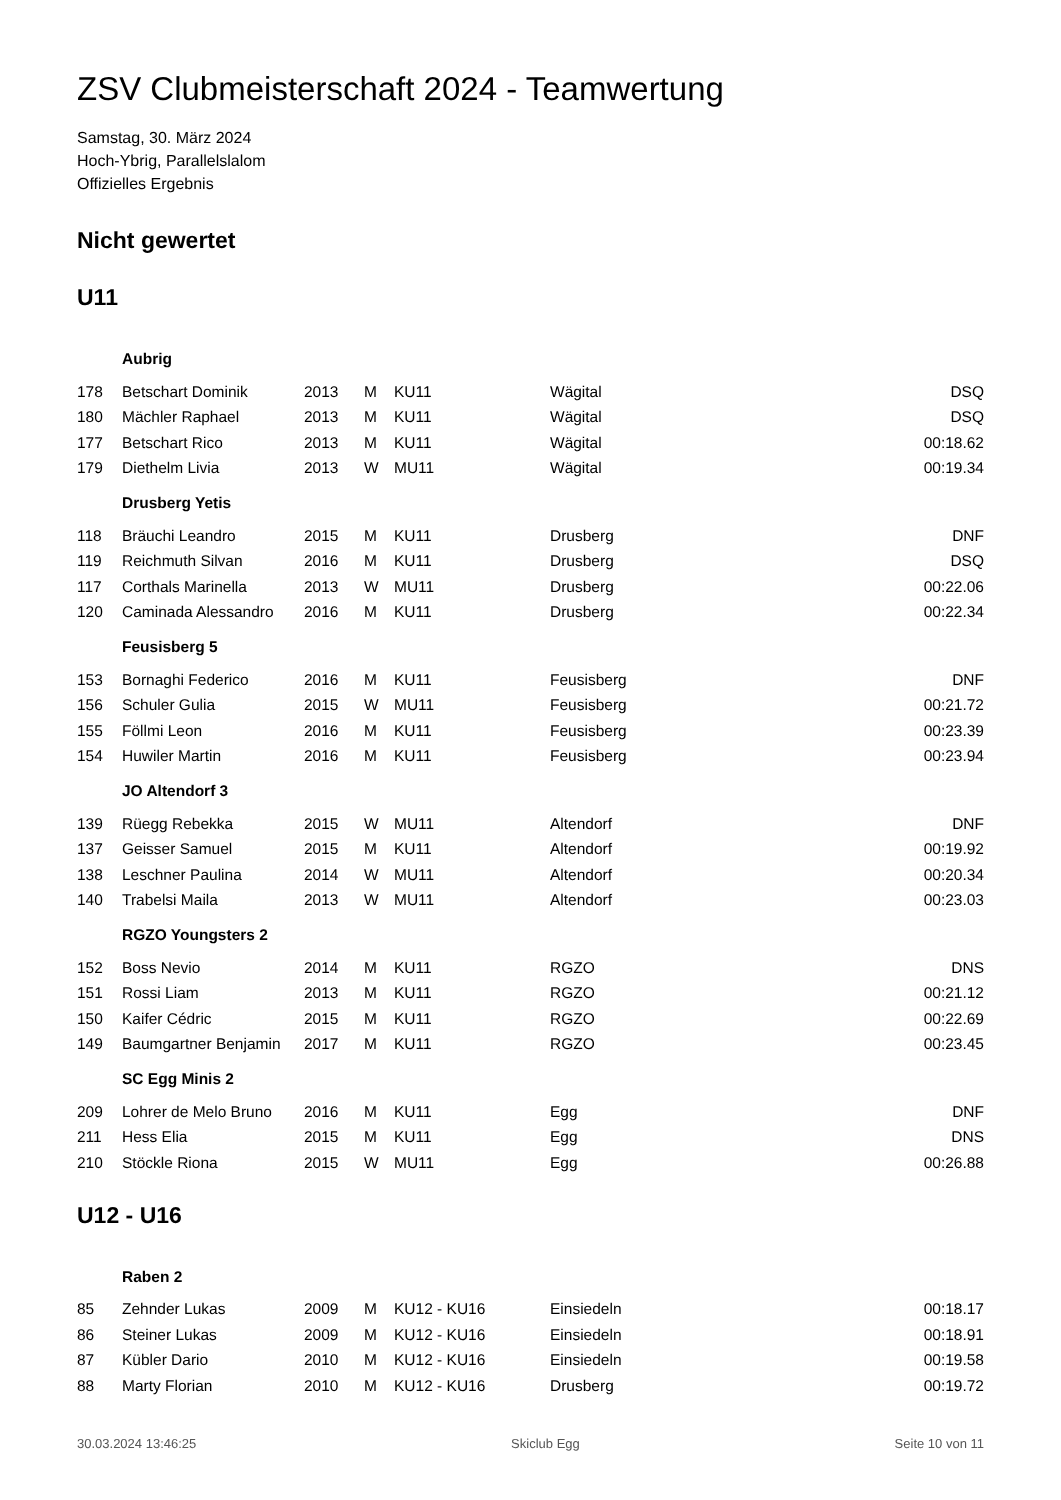ZSV Clubmeisterschaft 2024 - Teamwertung
Samstag, 30. März 2024
Hoch-Ybrig, Parallelslalom
Offizielles Ergebnis
Nicht gewertet
U11
| | Aubrig | | | | | |
| 178 | Betschart Dominik | 2013 | M | KU11 | Wägital | DSQ |
| 180 | Mächler Raphael | 2013 | M | KU11 | Wägital | DSQ |
| 177 | Betschart Rico | 2013 | M | KU11 | Wägital | 00:18.62 |
| 179 | Diethelm Livia | 2013 | W | MU11 | Wägital | 00:19.34 |
| | Drusberg Yetis | | | | | |
| 118 | Bräuchi Leandro | 2015 | M | KU11 | Drusberg | DNF |
| 119 | Reichmuth Silvan | 2016 | M | KU11 | Drusberg | DSQ |
| 117 | Corthals Marinella | 2013 | W | MU11 | Drusberg | 00:22.06 |
| 120 | Caminada Alessandro | 2016 | M | KU11 | Drusberg | 00:22.34 |
| | Feusisberg 5 | | | | | |
| 153 | Bornaghi Federico | 2016 | M | KU11 | Feusisberg | DNF |
| 156 | Schuler Gulia | 2015 | W | MU11 | Feusisberg | 00:21.72 |
| 155 | Föllmi Leon | 2016 | M | KU11 | Feusisberg | 00:23.39 |
| 154 | Huwiler Martin | 2016 | M | KU11 | Feusisberg | 00:23.94 |
| | JO Altendorf 3 | | | | | |
| 139 | Rüegg Rebekka | 2015 | W | MU11 | Altendorf | DNF |
| 137 | Geisser Samuel | 2015 | M | KU11 | Altendorf | 00:19.92 |
| 138 | Leschner Paulina | 2014 | W | MU11 | Altendorf | 00:20.34 |
| 140 | Trabelsi Maila | 2013 | W | MU11 | Altendorf | 00:23.03 |
| | RGZO Youngsters 2 | | | | | |
| 152 | Boss Nevio | 2014 | M | KU11 | RGZO | DNS |
| 151 | Rossi Liam | 2013 | M | KU11 | RGZO | 00:21.12 |
| 150 | Kaifer Cédric | 2015 | M | KU11 | RGZO | 00:22.69 |
| 149 | Baumgartner Benjamin | 2017 | M | KU11 | RGZO | 00:23.45 |
| | SC Egg Minis 2 | | | | | |
| 209 | Lohrer de Melo Bruno | 2016 | M | KU11 | Egg | DNF |
| 211 | Hess Elia | 2015 | M | KU11 | Egg | DNS |
| 210 | Stöckle Riona | 2015 | W | MU11 | Egg | 00:26.88 |
U12 - U16
| | Raben 2 | | | | | |
| 85 | Zehnder Lukas | 2009 | M | KU12 - KU16 | Einsiedeln | 00:18.17 |
| 86 | Steiner Lukas | 2009 | M | KU12 - KU16 | Einsiedeln | 00:18.91 |
| 87 | Kübler Dario | 2010 | M | KU12 - KU16 | Einsiedeln | 00:19.58 |
| 88 | Marty Florian | 2010 | M | KU12 - KU16 | Drusberg | 00:19.72 |
30.03.2024 13:46:25 Skiclub Egg Seite 10 von 11